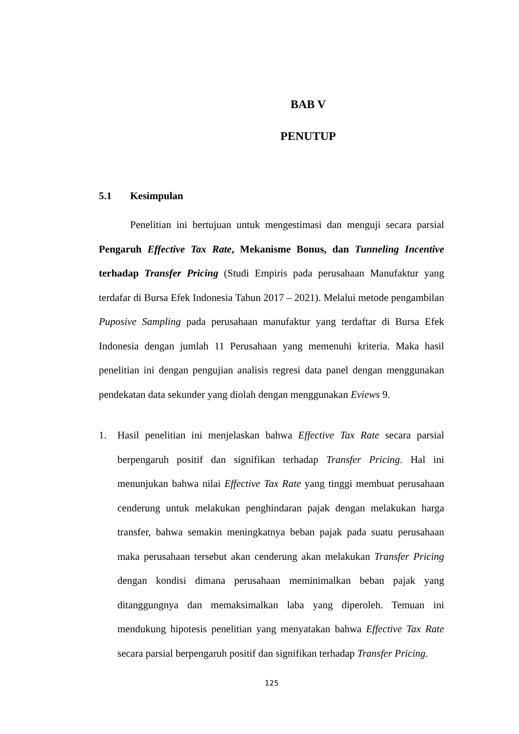BAB V
PENUTUP
5.1 Kesimpulan
Penelitian ini bertujuan untuk mengestimasi dan menguji secara parsial Pengaruh Effective Tax Rate, Mekanisme Bonus, dan Tunneling Incentive terhadap Transfer Pricing (Studi Empiris pada perusahaan Manufaktur yang terdafar di Bursa Efek Indonesia Tahun 2017 – 2021). Melalui metode pengambilan Puposive Sampling pada perusahaan manufaktur yang terdaftar di Bursa Efek Indonesia dengan jumlah 11 Perusahaan yang memenuhi kriteria. Maka hasil penelitian ini dengan pengujian analisis regresi data panel dengan menggunakan pendekatan data sekunder yang diolah dengan menggunakan Eviews 9.
1. Hasil penelitian ini menjelaskan bahwa Effective Tax Rate secara parsial berpengaruh positif dan signifikan terhadap Transfer Pricing. Hal ini menunjukan bahwa nilai Effective Tax Rate yang tinggi membuat perusahaan cenderung untuk melakukan penghindaran pajak dengan melakukan harga transfer, bahwa semakin meningkatnya beban pajak pada suatu perusahaan maka perusahaan tersebut akan cenderung akan melakukan Transfer Pricing dengan kondisi dimana perusahaan meminimalkan beban pajak yang ditanggungnya dan memaksimalkan laba yang diperoleh. Temuan ini mendukung hipotesis penelitian yang menyatakan bahwa Effective Tax Rate secara parsial berpengaruh positif dan signifikan terhadap Transfer Pricing.
125